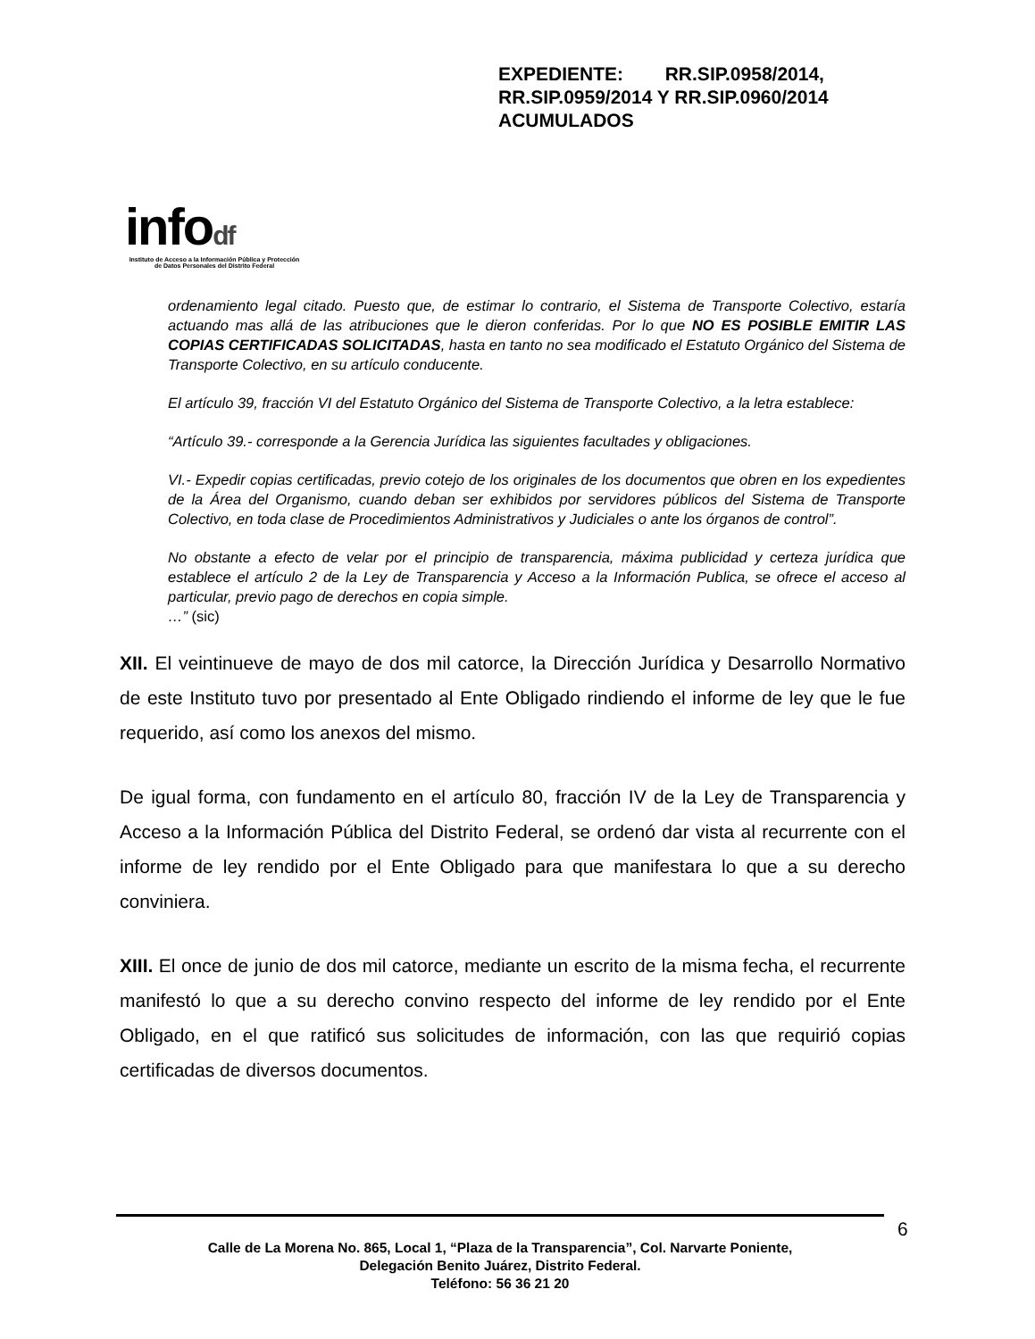infodf
Instituto de Acceso a la Información Pública y Protección de Datos Personales del Distrito Federal
EXPEDIENTE: RR.SIP.0958/2014, RR.SIP.0959/2014 Y RR.SIP.0960/2014 ACUMULADOS
ordenamiento legal citado. Puesto que, de estimar lo contrario, el Sistema de Transporte Colectivo, estaría actuando mas allá de las atribuciones que le dieron conferidas. Por lo que NO ES POSIBLE EMITIR LAS COPIAS CERTIFICADAS SOLICITADAS, hasta en tanto no sea modificado el Estatuto Orgánico del Sistema de Transporte Colectivo, en su artículo conducente.
El artículo 39, fracción VI del Estatuto Orgánico del Sistema de Transporte Colectivo, a la letra establece:
“Artículo 39.- corresponde a la Gerencia Jurídica las siguientes facultades y obligaciones.
VI.- Expedir copias certificadas, previo cotejo de los originales de los documentos que obren en los expedientes de la Área del Organismo, cuando deban ser exhibidos por servidores públicos del Sistema de Transporte Colectivo, en toda clase de Procedimientos Administrativos y Judiciales o ante los órganos de control”.
No obstante a efecto de velar por el principio de transparencia, máxima publicidad y certeza jurídica que establece el artículo 2 de la Ley de Transparencia y Acceso a la Información Publica, se ofrece el acceso al particular, previo pago de derechos en copia simple.
…” (sic)
XII. El veintinueve de mayo de dos mil catorce, la Dirección Jurídica y Desarrollo Normativo de este Instituto tuvo por presentado al Ente Obligado rindiendo el informe de ley que le fue requerido, así como los anexos del mismo.
De igual forma, con fundamento en el artículo 80, fracción IV de la Ley de Transparencia y Acceso a la Información Pública del Distrito Federal, se ordenó dar vista al recurrente con el informe de ley rendido por el Ente Obligado para que manifestara lo que a su derecho conviniera.
XIII. El once de junio de dos mil catorce, mediante un escrito de la misma fecha, el recurrente manifestó lo que a su derecho convino respecto del informe de ley rendido por el Ente Obligado, en el que ratificó sus solicitudes de información, con las que requirió copias certificadas de diversos documentos.
Calle de La Morena No. 865, Local 1, “Plaza de la Transparencia”, Col. Narvarte Poniente,
Delegación Benito Juárez, Distrito Federal.
Teléfono: 56 36 21 20
6